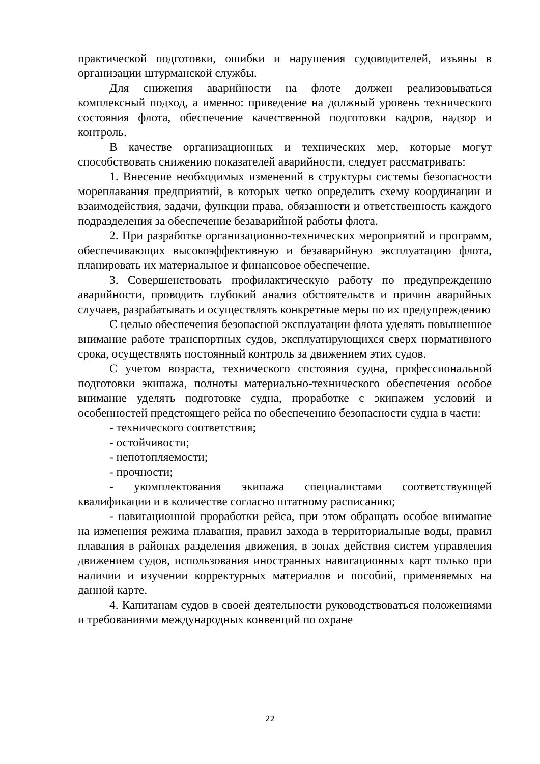практической подготовки, ошибки и нарушения судоводителей, изъяны в организации штурманской службы.
Для снижения аварийности на флоте должен реализовываться комплексный подход, а именно: приведение на должный уровень технического состояния флота, обеспечение качественной подготовки кадров, надзор и контроль.
В качестве организационных и технических мер, которые могут способствовать снижению показателей аварийности, следует рассматривать:
1. Внесение необходимых изменений в структуры системы безопасности мореплавания предприятий, в которых четко определить схему координации и взаимодействия, задачи, функции права, обязанности и ответственность каждого подразделения за обеспечение безаварийной работы флота.
2. При разработке организационно-технических мероприятий и программ, обеспечивающих высокоэффективную и безаварийную эксплуатацию флота, планировать их материальное и финансовое обеспечение.
3. Совершенствовать профилактическую работу по предупреждению аварийности, проводить глубокий анализ обстоятельств и причин аварийных случаев, разрабатывать и осуществлять конкретные меры по их предупреждению
С целью обеспечения безопасной эксплуатации флота уделять повышенное внимание работе транспортных судов, эксплуатирующихся сверх нормативного срока, осуществлять постоянный контроль за движением этих судов.
С учетом возраста, технического состояния судна, профессиональной подготовки экипажа, полноты материально-технического обеспечения особое внимание уделять подготовке судна, проработке с экипажем условий и особенностей предстоящего рейса по обеспечению безопасности судна в части:
- технического соответствия;
- остойчивости;
- непотопляемости;
- прочности;
- укомплектования экипажа специалистами соответствующей квалификации и в количестве согласно штатному расписанию;
- навигационной проработки рейса, при этом обращать особое внимание на изменения режима плавания, правил захода в территориальные воды, правил плавания в районах разделения движения, в зонах действия систем управления движением судов, использования иностранных навигационных карт только при наличии и изучении корректурных материалов и пособий, применяемых на данной карте.
4. Капитанам судов в своей деятельности руководствоваться положениями и требованиями международных конвенций по охране
22